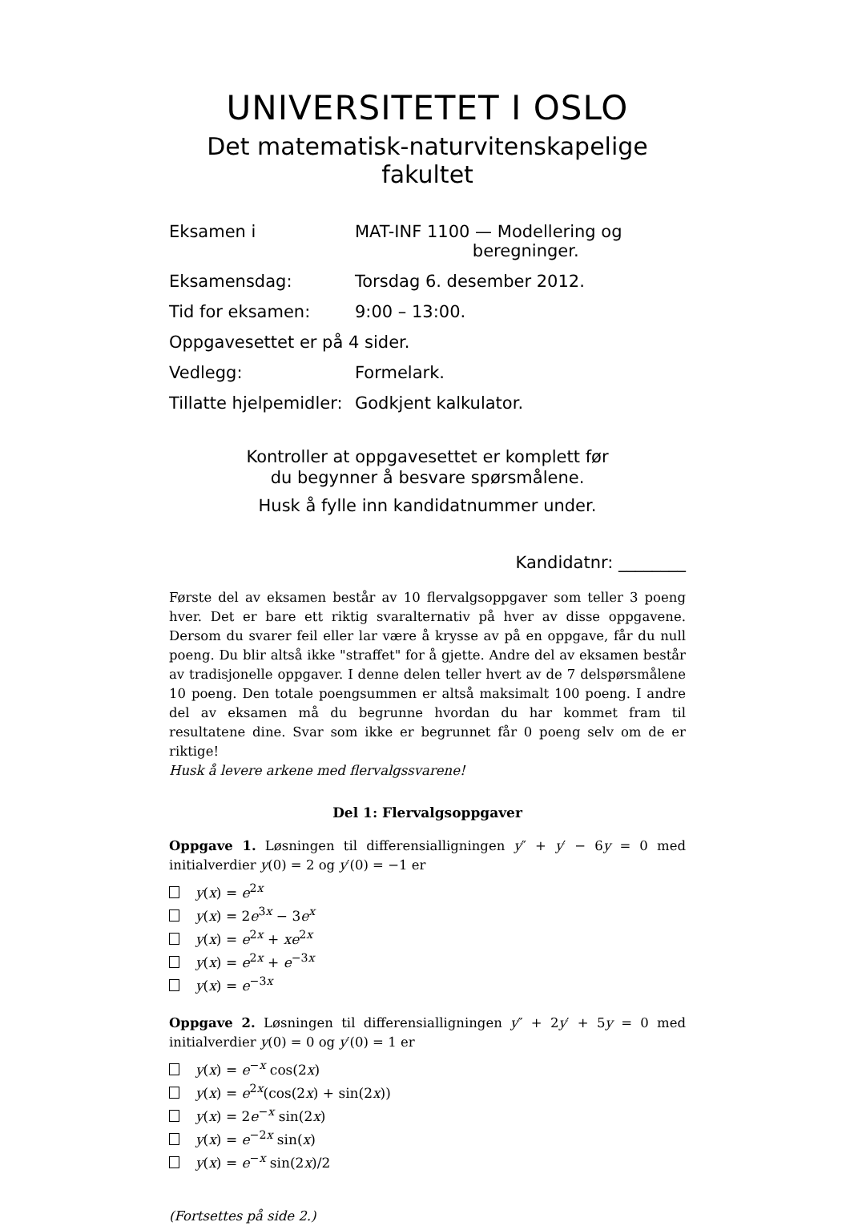UNIVERSITETET I OSLO
Det matematisk-naturvitenskapelige fakultet
| Eksamen i | MAT-INF 1100 — Modellering og beregninger. |
| Eksamensdag: | Torsdag 6. desember 2012. |
| Tid for eksamen: | 9:00 – 13:00. |
| Oppgavesettet er på 4 sider. | |
| Vedlegg: | Formelark. |
| Tillatte hjelpemidler: | Godkjent kalkulator. |
Kontroller at oppgavesettet er komplett før
du begynner å besvare spørsmålene.
Husk å fylle inn kandidatnummer under.
Kandidatnr: ________
Første del av eksamen består av 10 flervalgsoppgaver som teller 3 poeng hver. Det er bare ett riktig svaralternativ på hver av disse oppgavene. Dersom du svarer feil eller lar være å krysse av på en oppgave, får du null poeng. Du blir altså ikke "straffet" for å gjette. Andre del av eksamen består av tradisjonelle oppgaver. I denne delen teller hvert av de 7 delspørsmålene 10 poeng. Den totale poengsummen er altså maksimalt 100 poeng. I andre del av eksamen må du begrunne hvordan du har kommet fram til resultatene dine. Svar som ikke er begrunnet får 0 poeng selv om de er riktige!
Husk å levere arkene med flervalgssvarene!
Del 1: Flervalgsoppgaver
Oppgave 1. Løsningen til differensialligningen y″ + y′ − 6y = 0 med initialverdier y(0) = 2 og y′(0) = −1 er
y(x) = e<sup>2x</sup>
y(x) = 2e<sup>3x</sup> − 3e<sup>x</sup>
y(x) = e<sup>2x</sup> + xe<sup>2x</sup>
y(x) = e<sup>2x</sup> + e<sup>−3x</sup>
y(x) = e<sup>−3x</sup>
Oppgave 2. Løsningen til differensialligningen y″ + 2y′ + 5y = 0 med initialverdier y(0) = 0 og y′(0) = 1 er
y(x) = e<sup>−x</sup> cos(2x)
y(x) = e<sup>2x</sup>(cos(2x) + sin(2x))
y(x) = 2e<sup>−x</sup> sin(2x)
y(x) = e<sup>−2x</sup> sin(x)
y(x) = e<sup>−x</sup> sin(2x)/2
(Fortsettes på side 2.)